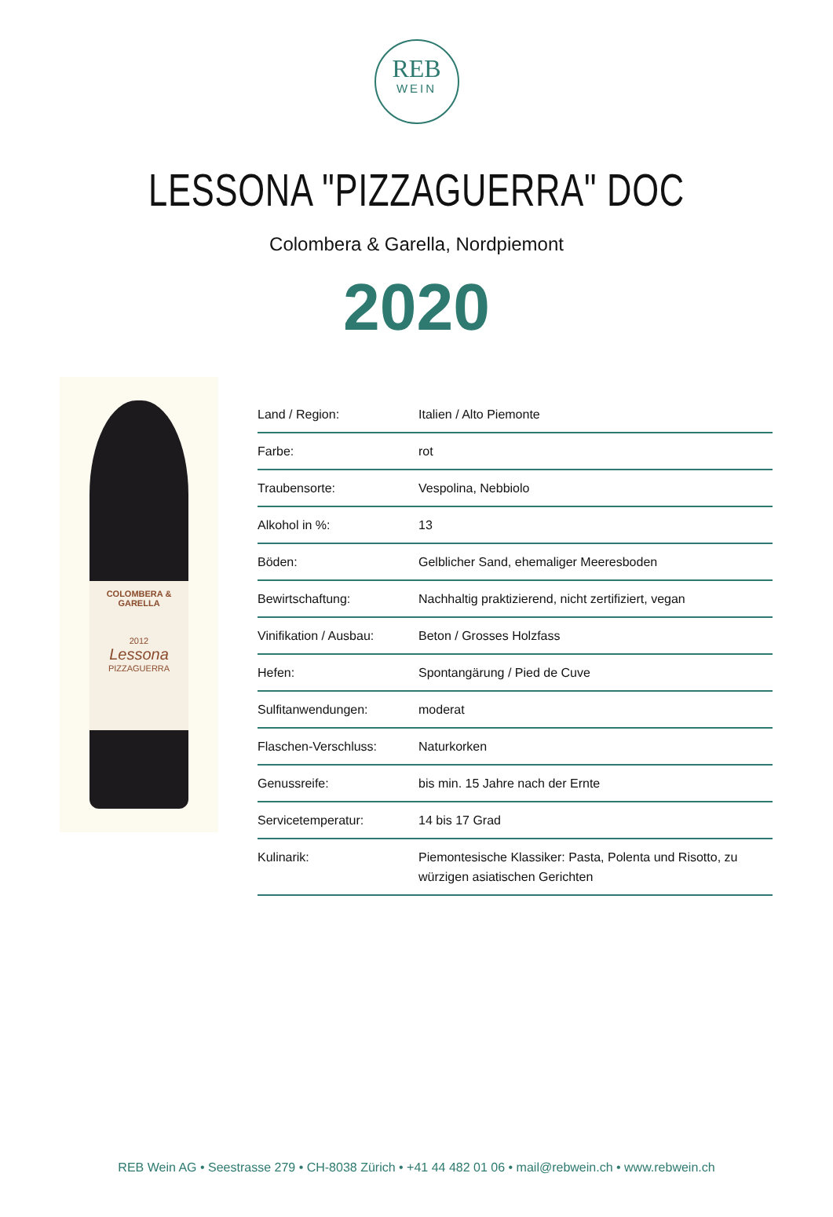REB
WEIN
LESSONA "PIZZAGUERRA" DOC
Colombera & Garella, Nordpiemont
2020
COLOMBERA & GARELLA
2012
Lessona
PIZZAGUERRA
| Land / Region: | Italien / Alto Piemonte |
| Farbe: | rot |
| Traubensorte: | Vespolina, Nebbiolo |
| Alkohol in %: | 13 |
| Böden: | Gelblicher Sand, ehemaliger Meeresboden |
| Bewirtschaftung: | Nachhaltig praktizierend, nicht zertifiziert, vegan |
| Vinifikation / Ausbau: | Beton / Grosses Holzfass |
| Hefen: | Spontangärung / Pied de Cuve |
| Sulfitanwendungen: | moderat |
| Flaschen-Verschluss: | Naturkorken |
| Genussreife: | bis min. 15 Jahre nach der Ernte |
| Servicetemperatur: | 14 bis 17 Grad |
| Kulinarik: | Piemontesische Klassiker: Pasta, Polenta und Risotto, zu würzigen asiatischen Gerichten |
REB Wein AG • Seestrasse 279 • CH-8038 Zürich • +41 44 482 01 06 • mail@rebwein.ch • www.rebwein.ch